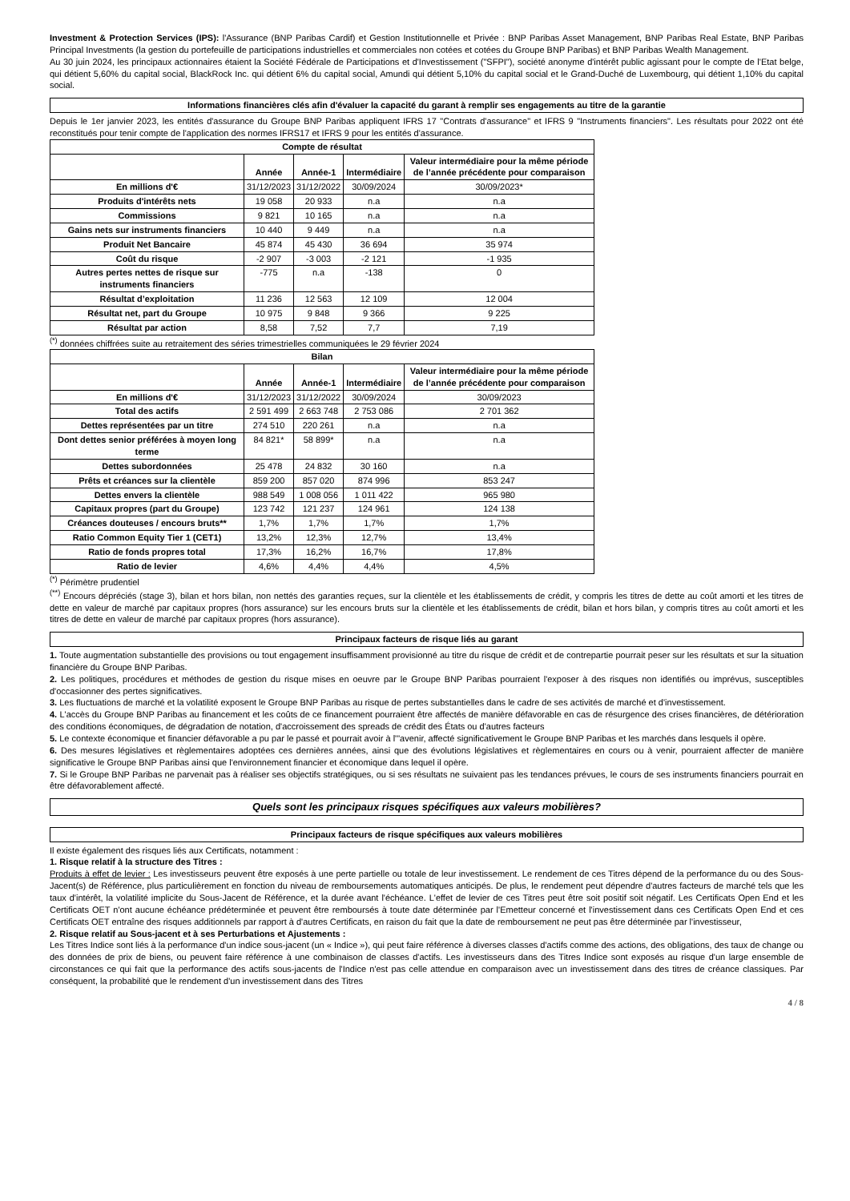Investment & Protection Services (IPS): l'Assurance (BNP Paribas Cardif) et Gestion Institutionnelle et Privée : BNP Paribas Asset Management, BNP Paribas Real Estate, BNP Paribas Principal Investments (la gestion du portefeuille de participations industrielles et commerciales non cotées et cotées du Groupe BNP Paribas) et BNP Paribas Wealth Management.
Au 30 juin 2024, les principaux actionnaires étaient la Société Fédérale de Participations et d'Investissement ("SFPI"), société anonyme d'intérêt public agissant pour le compte de l'Etat belge, qui détient 5,60% du capital social, BlackRock Inc. qui détient 6% du capital social, Amundi qui détient 5,10% du capital social et le Grand-Duché de Luxembourg, qui détient 1,10% du capital social.
Informations financières clés afin d'évaluer la capacité du garant à remplir ses engagements au titre de la garantie
Depuis le 1er janvier 2023, les entités d'assurance du Groupe BNP Paribas appliquent IFRS 17 "Contrats d'assurance" et IFRS 9 "Instruments financiers". Les résultats pour 2022 ont été reconstitués pour tenir compte de l'application des normes IFRS17 et IFRS 9 pour les entités d'assurance.
| Compte de résultat | | | | |
| --- | --- | --- | --- | --- |
| | Année | Année-1 | Intermédiaire | Valeur intermédiaire pour la même période de l’année précédente pour comparaison |
| En millions d'€ | 31/12/2023 | 31/12/2022 | 30/09/2024 | 30/09/2023* |
| Produits d'intérêts nets | 19 058 | 20 933 | n.a | n.a |
| Commissions | 9 821 | 10 165 | n.a | n.a |
| Gains nets sur instruments financiers | 10 440 | 9 449 | n.a | n.a |
| Produit Net Bancaire | 45 874 | 45 430 | 36 694 | 35 974 |
| Coût du risque | -2 907 | -3 003 | -2 121 | -1 935 |
| Autres pertes nettes de risque sur instruments financiers | -775 | n.a | -138 | 0 |
| Résultat d’exploitation | 11 236 | 12 563 | 12 109 | 12 004 |
| Résultat net, part du Groupe | 10 975 | 9 848 | 9 366 | 9 225 |
| Résultat par action | 8,58 | 7,52 | 7,7 | 7,19 |
<sup>(*)</sup> données chiffrées suite au retraitement des séries trimestrielles communiquées le 29 février 2024
| Bilan | | | | |
| --- | --- | --- | --- | --- |
| | Année | Année-1 | Intermédiaire | Valeur intermédiaire pour la même période de l’année précédente pour comparaison |
| En millions d'€ | 31/12/2023 | 31/12/2022 | 30/09/2024 | 30/09/2023 |
| Total des actifs | 2 591 499 | 2 663 748 | 2 753 086 | 2 701 362 |
| Dettes représentées par un titre | 274 510 | 220 261 | n.a | n.a |
| Dont dettes senior préférées à moyen long terme | 84 821* | 58 899* | n.a | n.a |
| Dettes subordonnées | 25 478 | 24 832 | 30 160 | n.a |
| Prêts et créances sur la clientèle | 859 200 | 857 020 | 874 996 | 853 247 |
| Dettes envers la clientèle | 988 549 | 1 008 056 | 1 011 422 | 965 980 |
| Capitaux propres (part du Groupe) | 123 742 | 121 237 | 124 961 | 124 138 |
| Créances douteuses / encours bruts** | 1,7% | 1,7% | 1,7% | 1,7% |
| Ratio Common Equity Tier 1 (CET1) | 13,2% | 12,3% | 12,7% | 13,4% |
| Ratio de fonds propres total | 17,3% | 16,2% | 16,7% | 17,8% |
| Ratio de levier | 4,6% | 4,4% | 4,4% | 4,5% |
<sup>(*)</sup> Périmètre prudentiel
<sup>(**)</sup> Encours dépréciés (stage 3), bilan et hors bilan, non nettés des garanties reçues, sur la clientèle et les établissements de crédit, y compris les titres de dette au coût amorti et les titres de dette en valeur de marché par capitaux propres (hors assurance) sur les encours bruts sur la clientèle et les établissements de crédit, bilan et hors bilan, y compris titres au coût amorti et les titres de dette en valeur de marché par capitaux propres (hors assurance).
Principaux facteurs de risque liés au garant
1. Toute augmentation substantielle des provisions ou tout engagement insuffisamment provisionné au titre du risque de crédit et de contrepartie pourrait peser sur les résultats et sur la situation financière du Groupe BNP Paribas.
2. Les politiques, procédures et méthodes de gestion du risque mises en oeuvre par le Groupe BNP Paribas pourraient l'exposer à des risques non identifiés ou imprévus, susceptibles d'occasionner des pertes significatives.
3. Les fluctuations de marché et la volatilité exposent le Groupe BNP Paribas au risque de pertes substantielles dans le cadre de ses activités de marché et d'investissement.
4. L'accès du Groupe BNP Paribas au financement et les coûts de ce financement pourraient être affectés de manière défavorable en cas de résurgence des crises financières, de détérioration des conditions économiques, de dégradation de notation, d'accroissement des spreads de crédit des États ou d'autres facteurs
5. Le contexte économique et financier défavorable a pu par le passé et pourrait avoir à l'"avenir, affecté significativement le Groupe BNP Paribas et les marchés dans lesquels il opère.
6. Des mesures législatives et règlementaires adoptées ces dernières années, ainsi que des évolutions législatives et règlementaires en cours ou à venir, pourraient affecter de manière significative le Groupe BNP Paribas ainsi que l'environnement financier et économique dans lequel il opère.
7. Si le Groupe BNP Paribas ne parvenait pas à réaliser ses objectifs stratégiques, ou si ses résultats ne suivaient pas les tendances prévues, le cours de ses instruments financiers pourrait en être défavorablement affecté.
Quels sont les principaux risques spécifiques aux valeurs mobilières?
Principaux facteurs de risque spécifiques aux valeurs mobilières
Il existe également des risques liés aux Certificats, notamment :
1. Risque relatif à la structure des Titres :
Produits à effet de levier : Les investisseurs peuvent être exposés à une perte partielle ou totale de leur investissement. Le rendement de ces Titres dépend de la performance du ou des Sous-Jacent(s) de Référence, plus particulièrement en fonction du niveau de remboursements automatiques anticipés. De plus, le rendement peut dépendre d'autres facteurs de marché tels que les taux d'intérêt, la volatilité implicite du Sous-Jacent de Référence, et la durée avant l'échéance. L'effet de levier de ces Titres peut être soit positif soit négatif. Les Certificats Open End et les Certificats OET n'ont aucune échéance prédéterminée et peuvent être remboursés à toute date déterminée par l'Emetteur concerné et l'investissement dans ces Certificats Open End et ces Certificats OET entraîne des risques additionnels par rapport à d'autres Certificats, en raison du fait que la date de remboursement ne peut pas être déterminée par l'investisseur,
2. Risque relatif au Sous-jacent et à ses Perturbations et Ajustements :
Les Titres Indice sont liés à la performance d'un indice sous-jacent (un « Indice »), qui peut faire référence à diverses classes d'actifs comme des actions, des obligations, des taux de change ou des données de prix de biens, ou peuvent faire référence à une combinaison de classes d'actifs. Les investisseurs dans des Titres Indice sont exposés au risque d'un large ensemble de circonstances ce qui fait que la performance des actifs sous-jacents de l'Indice n'est pas celle attendue en comparaison avec un investissement dans des titres de créance classiques. Par conséquent, la probabilité que le rendement d'un investissement dans des Titres
4 / 8